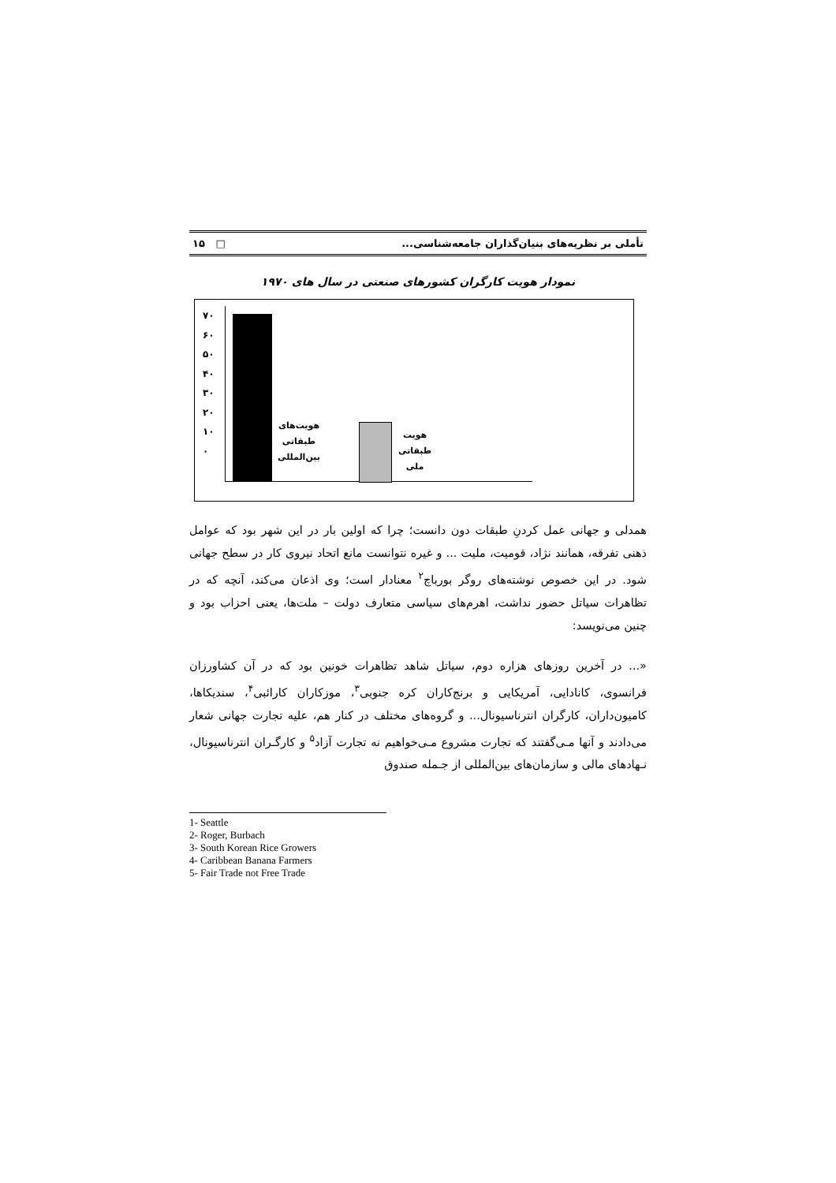تأملی بر نظریه‌های بنیان‌گذاران جامعه‌شناسی... □ ۱۵
نمودار هویت کارگران کشورهای صنعتی در سال های ۱۹۷۰
۷۰
۶۰
۵۰
۴۰
۳۰
۲۰
۱۰
۰
هویت‌های
طبقاتی
بین‌المللی
هویت
طبقاتی
ملی
همدلی و جهانی عمل کردنِ طبقات دون دانست؛ چرا که اولین بار در این شهر بود که عوامل ذهنی تفرقه، همانند نژاد، قومیت، ملیت ... و غیره نتوانست مانع اتحاد نیروی کار در سطح جهانی شود. در این خصوص نوشته‌های روگر بورباچ<sup>۲</sup> معنادار است؛ وی اذعان می‌کند، آنچه که در تظاهرات سیاتل حضور نداشت، اهرم‌های سیاسی متعارف دولت – ملت‌ها، یعنی احزاب بود و چنین می‌نویسد:
«... در آخرین روزهای هزاره دوم، سیاتل شاهد تظاهرات خونین بود که در آن کشاورزان فرانسوی، کانادایی، آمریکایی و برنج‌کاران کره جنوبی<sup>۳</sup>، موزکاران کارائبی<sup>۴</sup>، سندیکاها، کامیون‌داران، کارگران انترناسیونال... و گروه‌های مختلف در کنار هم، علیه تجارت جهانی شعار می‌دادند و آنها مـی‌گفتند که تجارت مشروع مـی‌خواهیم نه تجارت آزاد<sup>۵</sup> و کارگـران انترناسیونال، نـهادهای مالی و سازمان‌های بین‌المللی از جـمله صندوق
1- Seattle
2- Roger, Burbach
3- South Korean Rice Growers
4- Caribbean Banana Farmers
5- Fair Trade not Free Trade